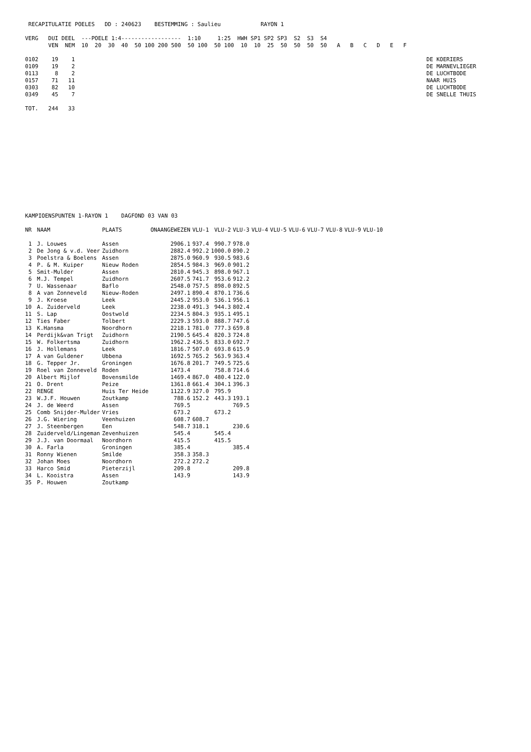RECAPITULATIE POELES   DD : 240623    BESTEMMING : Saulieu            RAYON 1

VERG   DUI DEEL  ---POELE 1:4------------------  1:10     1:25  HWH SP1 SP2 SP3  S2  S3  S4
       VEN  NEM  10  20  30  40  50 100 200 500  50 100  50 100  10  10  25  50  50  50  50   A   B   C   D   E   F

0102    19    1                                                                                                          DE KOERIERS
0109    19    2                                                                                                          DE MARNEVLIEGER
0113     8    2                                                                                                          DE LUCHTBODE
0157    71   11                                                                                                          NAAR HUIS
0303    82   10                                                                                                          DE LUCHTBODE
0349    45    7                                                                                                          DE SNELLE THUIS

TOT.   244   33
KAMPIOENSPUNTEN 1-RAYON 1    DAGFOND 03 VAN 03
| NR | NAAM | PLAATS | ONAANGEWEZEN | VLU-1 | VLU-2 | VLU-3 | VLU-4 | VLU-5 | VLU-6 | VLU-7 | VLU-8 | VLU-9 | VLU-10 |
| --- | --- | --- | --- | --- | --- | --- | --- | --- | --- | --- | --- | --- | --- |
| 1 | J. Louwes | Assen | 2906.1 | 937.4 | 990.7 | 978.0 | | | | | | | |
| 2 | De Jong & v.d. Veer | Zuidhorn | 2882.4 | 992.2 | 1000.0 | 890.2 | | | | | | | |
| 3 | Poelstra & Boelens | Assen | 2875.0 | 960.9 | 930.5 | 983.6 | | | | | | | |
| 4 | P. & M. Kuiper | Nieuw Roden | 2854.5 | 984.3 | 969.0 | 901.2 | | | | | | | |
| 5 | Smit-Mulder | Assen | 2810.4 | 945.3 | 898.0 | 967.1 | | | | | | | |
| 6 | M.J. Tempel | Zuidhorn | 2607.5 | 741.7 | 953.6 | 912.2 | | | | | | | |
| 7 | U. Wassenaar | Baflo | 2548.0 | 757.5 | 898.0 | 892.5 | | | | | | | |
| 8 | A van Zonneveld | Nieuw-Roden | 2497.1 | 890.4 | 870.1 | 736.6 | | | | | | | |
| 9 | J. Kroese | Leek | 2445.2 | 953.0 | 536.1 | 956.1 | | | | | | | |
| 10 | A. Zuiderveld | Leek | 2238.0 | 491.3 | 944.3 | 802.4 | | | | | | | |
| 11 | S. Lap | Oostwold | 2234.5 | 804.3 | 935.1 | 495.1 | | | | | | | |
| 12 | Ties Faber | Tolbert | 2229.3 | 593.0 | 888.7 | 747.6 | | | | | | | |
| 13 | K.Hansma | Noordhorn | 2218.1 | 781.0 | 777.3 | 659.8 | | | | | | | |
| 14 | Perdijk&van Trigt | Zuidhorn | 2190.5 | 645.4 | 820.3 | 724.8 | | | | | | | |
| 15 | W. Folkertsma | Zuidhorn | 1962.2 | 436.5 | 833.0 | 692.7 | | | | | | | |
| 16 | J. Hollemans | Leek | 1816.7 | 507.0 | 693.8 | 615.9 | | | | | | | |
| 17 | A van Guldener | Ubbena | 1692.5 | 765.2 | 563.9 | 363.4 | | | | | | | |
| 18 | G. Tepper Jr. | Groningen | 1676.8 | 201.7 | 749.5 | 725.6 | | | | | | | |
| 19 | Roel van Zonneveld | Roden | 1473.4 | | 758.8 | 714.6 | | | | | | | |
| 20 | Albert Mijlof | Bovensmilde | 1469.4 | 867.0 | 480.4 | 122.0 | | | | | | | |
| 21 | O. Drent | Peize | 1361.8 | 661.4 | 304.1 | 396.3 | | | | | | | |
| 22 | RENGE | Huis Ter Heide | 1122.9 | 327.0 | 795.9 | | | | | | | | |
| 23 | W.J.F. Houwen | Zoutkamp | 788.6 | 152.2 | 443.3 | 193.1 | | | | | | | |
| 24 | J. de Weerd | Assen | 769.5 | | | 769.5 | | | | | | | |
| 25 | Comb Snijder-Mulder | Vries | 673.2 | | 673.2 | | | | | | | | |
| 26 | J.G. Wiering | Veenhuizen | 608.7 | 608.7 | | | | | | | | | |
| 27 | J. Steenbergen | Een | 548.7 | 318.1 | | 230.6 | | | | | | | |
| 28 | Zuiderveld/Lingeman | Zevenhuizen | 545.4 | | 545.4 | | | | | | | | |
| 29 | J.J. van Doormaal | Noordhorn | 415.5 | | 415.5 | | | | | | | | |
| 30 | A. Farla | Groningen | 385.4 | | | 385.4 | | | | | | | |
| 31 | Ronny Wienen | Smilde | 358.3 | 358.3 | | | | | | | | | |
| 32 | Johan Moes | Noordhorn | 272.2 | 272.2 | | | | | | | | | |
| 33 | Harco Smid | Pieterzijl | 209.8 | | | 209.8 | | | | | | | |
| 34 | L. Kooistra | Assen | 143.9 | | | 143.9 | | | | | | | |
| 35 | P. Houwen | Zoutkamp | | | | | | | | | | | |